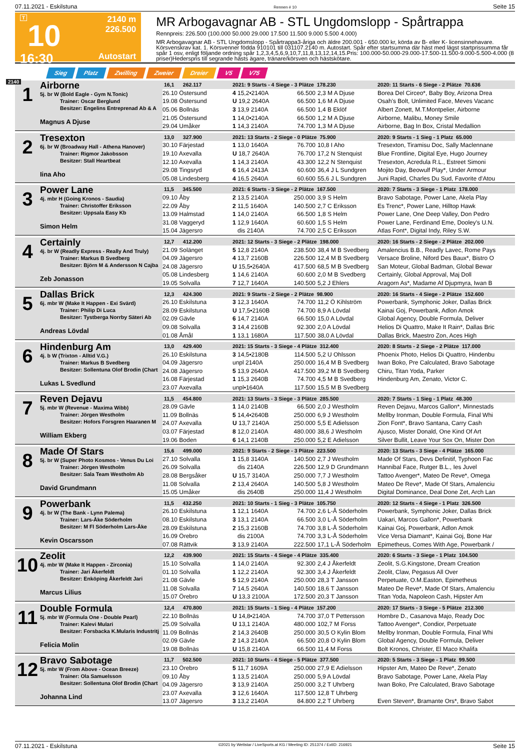07.11.2021 - Eskilstuna Rennen # 10 Seite 15
T
10
16:30
2140 m
226.500
Autostart
MR Arbogavagnar AB - STL Ungdomslopp - Spårtrappa
Rennpreis: 226.500 (100.000 50.000 29.000 17.500 11.500 9.000 5.500 4.000)
MR Arbogavagnar AB - STL Ungdomslopp - Spårtrappa3-åriga och äldre 200.001 - 650.000 kr, körda av B- eller K- licensinnehavare. Körsvenskrav kat. 1. Körsvenner födda 910101 till 031107.2140 m. Autostart. Spår efter startsumma där häst med lägst startprissumma får spår 1 osv, enligt följande ordning spår 1,2,3,4,5,6,9,10,7,11,8,13,12,14,15.Pris: 100.000-50.000-29.000-17.500-11.500-9.000-5.500-4.000 (8 priser)Hederspris till segrande hästs ägare, tränare/körsven och hästskötare.
Sieg Platz Zwilling Zweier Dreier V5 V75
2140
| 1 | Airborne 5j. br W (Bold Eagle - Gym N.Tonic) Trainer: Oscar Berglund Besitzer: Engelins Entreprenad Ab & A Magnus A Djuse | 16,1 262.117 | 2021: 9 Starts - 4 Siege - 3 Plätze 178.230 | | | 2020: 11 Starts - 6 Siege - 2 Plätze 70.636 |
| | | 26.10 Östersund | 4 15,2•2140A | 66.500 | 2,3 M A Djuse | Borea Del Circeo*, Baby Boy, Arizona Drea |
| | | 19.08 Östersund | U 19,2 2640A | 66.500 | 1,6 M A Djuse | Osah's Bolt, Unlimited Face, Meves Vacanc |
| | | 05.06 Bollnäs | 3 13,9 2140A | 66.500 | 1,4 B Eklöf | Albert Zonett, M.T.Montpelier, Airborne |
| | | 21.05 Östersund | 1 14,0•2140A | 66.500 | 1,2 M A Djuse | Airborne, Malibu, Money Smile |
| | | 29.04 Umåker | 1 14,3 2140A | 74.700 | 1,3 M A Djuse | Airborne, Bag In Box, Cristal Medallion |
| 2 | Tresexton 6j. br W (Broadway Hall - Athena Hanover) Trainer: Rigmor Jakobsson Besitzer: Stall Heartbeat Iina Aho | 13,0 327.900 | 2021: 13 Starts - 2 Siege - 0 Plätze 75.900 | | | 2020: 9 Starts - 1 Sieg - 1 Platz 65.000 |
| | | 30.10 Färjestad | 1 13,0 1640A | 76.700 | 10,8 I Aho | Tresexton, Tiramisu Doc, Sally Maclennane |
| | | 19.10 Axevalla | U 18,7 2640A | 76.700 | 17,2 N Stenquist | Blue Frontline, Digital Eye, Hugo Journey |
| | | 12.10 Axevalla | 1 14,3 2140A | 43.300 | 12,2 N Stenquist | Tresexton, Acredula R.L., Estreet Simoni |
| | | 29.08 Tingsryd | 6 16,4 2413A | 60.600 | 36,4 J L Sundgren | Mojito Day, Beowulf Play*, Under Armour |
| | | 05.08 Lindesberg | 4 16,5 2640A | 60.600 | 55,6 J L Sundgren | Juni Rapid, Charles Du Sud, Favorite d'Atou |
| 3 | Power Lane 4j. mbr H (Going Kronos - Saudia) Trainer: Christoffer Eriksson Besitzer: Uppsala Easy Kb Simon Helm | 11,5 345.500 | 2021: 6 Starts - 3 Siege - 2 Plätze 167.500 | | | 2020: 7 Starts - 3 Siege - 1 Platz 178.000 |
| | | 09.10 Åby | 2 13,5 2140A | 250.000 | 3,9 S Helm | Bravo Sabotage, Power Lane, Akela Play |
| | | 22.09 Åby | 2 11,5 1640A | 140.500 | 2,7 C Eriksson | Es Trenc*, Power Lane, Hilltop Hawk |
| | | 13.09 Halmstad | 1 14,0 2140A | 66.500 | 1,8 S Helm | Power Lane, One Deep Valley, Don Pedro |
| | | 31.08 Vaggeryd | 1 12,9 1640A | 60.600 | 1,5 S Helm | Power Lane, Ferdinand Eme, Dooley's U.N. |
| | | 15.04 Jägersro | dis 2140A | 74.700 | 2,5 C Eriksson | Atlas Font*, Digital Indy, Riley S.W. |
| 4 | Certainly 4j. br W (Readly Express - Really And Truly) Trainer: Markus B Svedberg Besitzer: Björn M & Andersson N Cajba Zeb Jonasson | 12,7 412.200 | 2021: 12 Starts - 3 Siege - 2 Plätze 198.000 | | | 2020: 16 Starts - 2 Siege - 2 Plätze 202.000 |
| | | 21.09 Solänget | 5 12,8 2140A | 238.500 | 38,4 M B Svedberg | Amalencius B.B., Readly Lavec, Rome Pays |
| | | 04.09 Jägersro | 4 13,7 2160B | 226.500 | 12,4 M B Svedberg | Versace Broline, Niford Des Baux*, Bistro O |
| | | 24.08 Jägersro | U 15,5•2640A | 417.500 | 68,5 M B Svedberg | San Moteur, Global Badman, Global Bewar |
| | | 05.08 Lindesberg | 1 14,6 2140A | 60.600 | 2,0 M B Svedberg | Certainly, Global Approval, Maj Doll |
| | | 19.05 Solvalla | 7 12,7 1640A | 140.500 | 5,2 J Ehlers | Aragorn As*, Madame Af Djupmyra, Iwan B |
| 5 | Dallas Brick 6j. mbr W (Make It Happen - Exi Svärd) Trainer: Philip Di Luca Besitzer: Tystberga Norrby Säteri Ab Andreas Lövdal | 12,3 424.300 | 2021: 9 Starts - 2 Siege - 2 Plätze 98.900 | | | 2020: 16 Starts - 4 Siege - 2 Plätze 152.600 |
| | | 26.10 Eskilstuna | 3 12,3 1640A | 74.700 | 11,2 Ö Kihlström | Powerbank, Symphonic Joker, Dallas Brick |
| | | 28.09 Eskilstuna | U 17,5•2160B | 74.700 | 8,9 A Lövdal | Kainai Goj, Powerbank, Adlon Amok |
| | | 02.09 Gävle | 6 14,7 2140A | 66.500 | 15,0 A Lövdal | Global Agency, Double Formula, Deliver |
| | | 09.08 Solvalla | 3 14,4 2160B | 92.300 | 2,0 A Lövdal | Helios Di Quattro, Make It Rain*, Dallas Bric |
| | | 01.08 Åmål | 1 13,1 1680A | 117.500 | 38,0 A Lövdal | Dallas Brick, Maestro Zon, Aces High |
| 6 | Hindenburg Am 4j. b W (Trixton - Alltid V.G.) Trainer: Markus B Svedberg Besitzer: Sollentuna Olof Brodin (Chart Lukas L Svedlund | 13,0 429.400 | 2021: 15 Starts - 3 Siege - 4 Plätze 312.400 | | | 2020: 8 Starts - 2 Siege - 2 Plätze 117.000 |
| | | 26.10 Eskilstuna | 3 14,5•2180B | 114.500 | 5,2 U Ohlsson | Phoenix Photo, Helios Di Quattro, Hindenbu |
| | | 04.09 Jägersro | unpl 2140A | 250.000 | 16,4 M B Svedberg | Iwan Boko, Pre Calculated, Bravo Sabotage |
| | | 24.08 Jägersro | 5 13,9 2640A | 417.500 | 39,2 M B Svedberg | Chiru, Titan Yoda, Parker |
| | | 16.08 Färjestad | 1 15,3 2640B | 74.700 | 4,5 M B Svedberg | Hindenburg Am, Zenato, Victor C. |
| | | 23.07 Axevalla | unpl•1640A | 117.500 | 15,5 M B Svedberg | |
| 7 | Reven Dejavu 5j. mbr W (Revenue - Maxima Wibb) Trainer: Jörgen Westholm Besitzer: Hofors Forsgren Haaranen M William Ekberg | 11,5 454.800 | 2021: 13 Starts - 3 Siege - 3 Plätze 285.500 | | | 2020: 7 Starts - 1 Sieg - 1 Platz 48.300 |
| | | 28.09 Gävle | 1 14,0 2140B | 66.500 | 2,0 J Westholm | Reven Dejavu, Marcos Gallon*, Minnestads |
| | | 11.09 Bollnäs | 5 14,4•2640B | 250.000 | 6,9 J Westholm | Mellby Ironman, Double Formula, Final Whi |
| | | 24.07 Axevalla | U 13,7 2140A | 250.000 | 5,5 E Adielsson | Zion Font*, Bravo Santana, Carry Cash |
| | | 03.07 Färjestad | 8 12,0 2140A | 480.000 | 38,6 J Westholm | Ajusco, Mister Donald, One Kind Of Art |
| | | 19.06 Boden | 6 14,1 2140B | 250.000 | 5,2 E Adielsson | Silver Bullit, Leave Your Sox On, Mister Don |
| 8 | Made Of Stars 5j. br W (Super Photo Kosmos - Venus Du Loi Trainer: Jörgen Westholm Besitzer: Sala Team Westholm Ab David Grundmann | 15,6 499.000 | 2021: 9 Starts - 2 Siege - 3 Plätze 223.500 | | | 2020: 13 Starts - 3 Siege - 4 Plätze 165.000 |
| | | 27.10 Solvalla | 1 15,8 3140A | 140.500 | 2,7 J Westholm | Made Of Stars, Devs Definitif, Typhoon Fac |
| | | 26.09 Solvalla | dis 2140A | 226.500 | 12,9 D Grundmann | Hannibal Face, Rutger B.L., Ies Juvel |
| | | 28.08 Bergsåker | U 15,7 3140A | 250.000 | 7,7 J Westholm | Tattoo Avenger*, Mateo De Reve*, Omega |
| | | 11.08 Solvalla | 2 13,4 2640A | 140.500 | 5,8 J Westholm | Mateo De Reve*, Made Of Stars, Amalenciu |
| | | 15.05 Umåker | dis 2640B | 250.000 | 11,4 J Westholm | Digital Dominance, Deal Done Zet, Arch Lan |
| 9 | Powerbank 4j. br W (The Bank - Lynn Palema) Trainer: Lars-Åke Söderholm Besitzer: M Fl Söderholm Lars-Åke Kevin Oscarsson | 11,5 432.250 | 2021: 10 Starts - 1 Sieg - 3 Plätze 105.750 | | | 2020: 12 Starts - 4 Siege - 1 Platz 326.500 |
| | | 26.10 Eskilstuna | 1 12,1 1640A | 74.700 | 2,6 L-Å Söderholm | Powerbank, Symphonic Joker, Dallas Brick |
| | | 08.10 Eskilstuna | 3 13,1 2140A | 66.500 | 3,0 L-Å Söderholm | Uakari, Marcos Gallon*, Powerbank |
| | | 28.09 Eskilstuna | 2 15,3 2160B | 74.700 | 3,8 L-Å Söderholm | Kainai Goj, Powerbank, Adlon Amok |
| | | 16.09 Örebro | dis 2100A | 74.700 | 3,3 L-Å Söderholm | Vice Versa Diamant*, Kainai Goj, Bone Har |
| | | 07.08 Rättvik | 3 13,9 2140A | 222.500 | 17,1 L-Å Söderholm | Epimetheus, Comes With Age, Powerbank / |
| 10 | Zeolit 4j. mbr W (Make It Happen - Zirconia) Trainer: Jari Åkerfeldt Besitzer: Enköping Åkerfeldt Jari Marcus Lilius | 12,2 439.900 | 2021: 15 Starts - 4 Siege - 4 Plätze 335.400 | | | 2020: 6 Starts - 3 Siege - 1 Platz 104.500 |
| | | 15.10 Solvalla | 1 14,0 2140A | 92.300 | 2,4 J Åkerfeldt | Zeolit, S.G.Kingstone, Dream Creation |
| | | 01.10 Solvalla | 1 12,2 2140A | 92.300 | 3,4 J Åkerfeldt | Zeolit, Claw, Pegasus All Over |
| | | 21.08 Gävle | 5 12,9 2140A | 250.000 | 28,3 T Jansson | Perpetuate, O.M.Easton, Epimetheus |
| | | 11.08 Solvalla | 7 14,5 2640A | 140.500 | 18,6 T Jansson | Mateo De Reve*, Made Of Stars, Amalenciu |
| | | 15.07 Örebro | U 13,3 2100A | 172.500 | 20,3 T Jansson | Titan Yoda, Napoleon Cash, Hipster Am |
| 11 | Double Formula 5j. mbr W (Formula One - Double Pearl) Trainer: Kalevi Mulari Besitzer: Forsbacka K.Mularis Industritj Felicia Molin | 12,4 470.800 | 2021: 15 Starts - 1 Sieg - 4 Plätze 157.200 | | | 2020: 17 Starts - 3 Siege - 5 Plätze 212.300 |
| | | 22.10 Bollnäs | U 14,8•2140A | 74.700 | 37,0 T Pettersson | Hombre D., Casanova Majo, Ready Doc |
| | | 25.09 Solvalla | U 13,1 2140A | 480.000 | 102,7 M Forss | Tattoo Avenger*, Condior, Perpetuate |
| | | 11.09 Bollnäs | 2 14,3 2640B | 250.000 | 30,5 O Kylin Blom | Mellby Ironman, Double Formula, Final Whi |
| | | 02.09 Gävle | 2 14,3 2140A | 66.500 | 20,8 O Kylin Blom | Global Agency, Double Formula, Deliver |
| | | 19.08 Bollnäs | U 15,8 2140A | 66.500 | 11,4 M Forss | Bolt Kronos, Christer, El Maco Khalifa |
| 12 | Bravo Sabotage 5j. mbr W (From Above - Ocean Breeze) Trainer: Ola Samuelsson Besitzer: Sollentuna Olof Brodin (Chart Johanna Lind | 11,7 502.500 | 2021: 10 Starts - 4 Siege - 5 Plätze 377.500 | | | 2020: 5 Starts - 3 Siege - 1 Platz 99.500 |
| | | 23.10 Örebro | 5 11,7 1609A | 250.000 | 27,9 E Adielsson | Hipster Am, Mateo De Reve*, Zenato |
| | | 09.10 Åby | 1 13,5 2140A | 250.000 | 5,9 A Lövdal | Bravo Sabotage, Power Lane, Akela Play |
| | | 04.09 Jägersro | 3 13,9 2140A | 250.000 | 3,2 T Uhrberg | Iwan Boko, Pre Calculated, Bravo Sabotage |
| | | 23.07 Axevalla | 3 12,6 1640A | 117.500 | 12,8 T Uhrberg | |
| | | 13.07 Jägersro | 3 13,2 2140A | 84.800 | 2,2 T Uhrberg | Even Steven*, Bramante Ors*, Bravo Sabot |
07.11.2021 - Eskilstuna ©2021 by Wettstar / LiveSports.at KG / Meeting ID: 251374 / ExtID: 216921 Seite 15